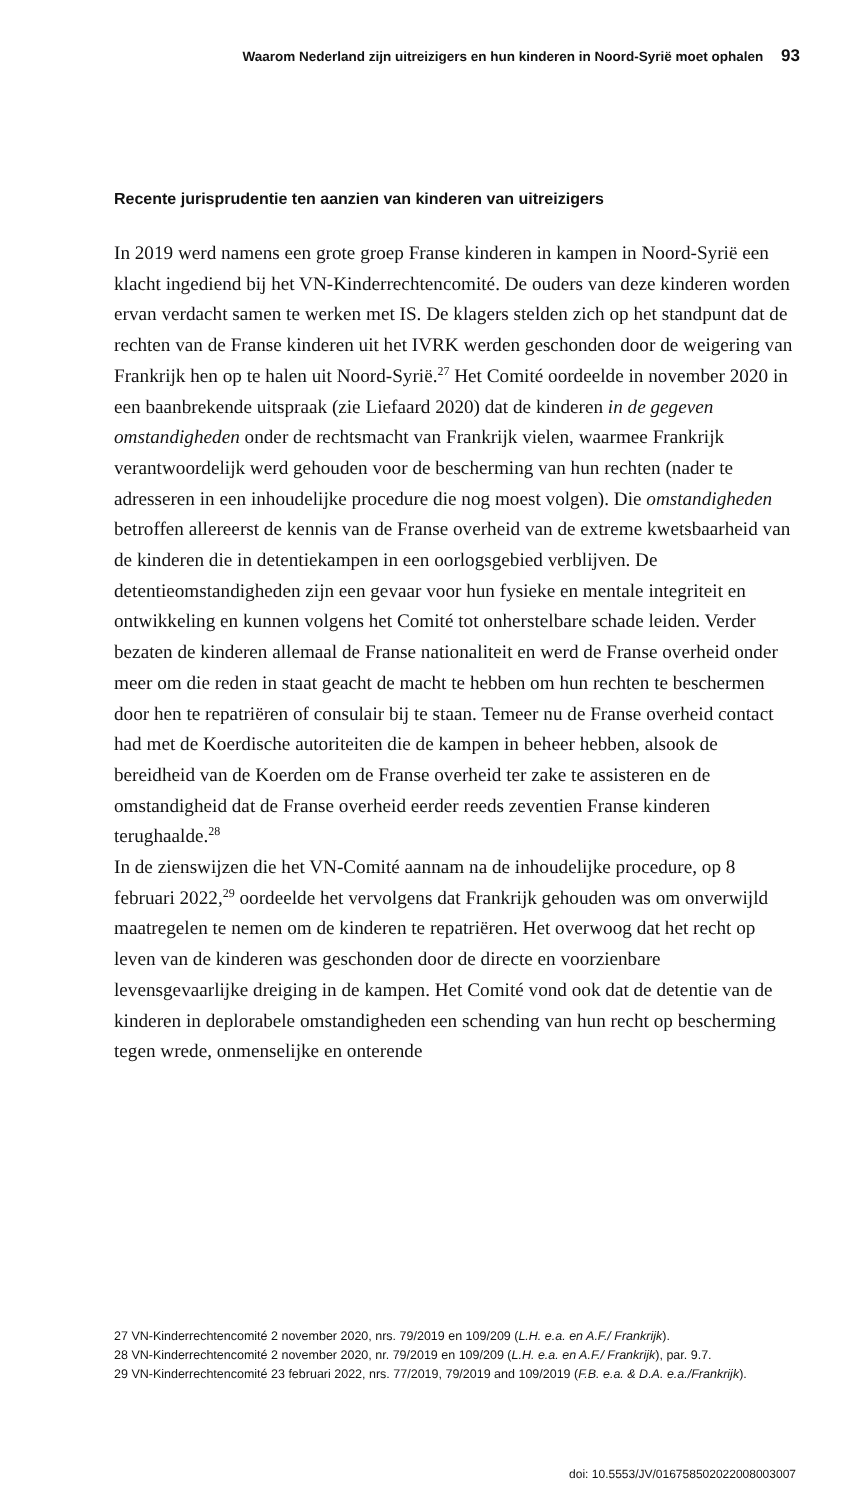Waarom Nederland zijn uitreizigers en hun kinderen in Noord-Syrië moet ophalen 93
Recente jurisprudentie ten aanzien van kinderen van uitreizigers
In 2019 werd namens een grote groep Franse kinderen in kampen in Noord-Syrië een klacht ingediend bij het VN-Kinderrechtencomité. De ouders van deze kinderen worden ervan verdacht samen te werken met IS. De klagers stelden zich op het standpunt dat de rechten van de Franse kinderen uit het IVRK werden geschonden door de weigering van Frankrijk hen op te halen uit Noord-Syrië.<sup>27</sup> Het Comité oordeelde in november 2020 in een baanbrekende uitspraak (zie Liefaard 2020) dat de kinderen in de gegeven omstandigheden onder de rechtsmacht van Frankrijk vielen, waarmee Frankrijk verantwoordelijk werd gehouden voor de bescherming van hun rechten (nader te adresseren in een inhoudelijke procedure die nog moest volgen). Die omstandigheden betroffen allereerst de kennis van de Franse overheid van de extreme kwetsbaarheid van de kinderen die in detentiekampen in een oorlogsgebied verblijven. De detentieomstandigheden zijn een gevaar voor hun fysieke en mentale integriteit en ontwikkeling en kunnen volgens het Comité tot onherstelbare schade leiden. Verder bezaten de kinderen allemaal de Franse nationaliteit en werd de Franse overheid onder meer om die reden in staat geacht de macht te hebben om hun rechten te beschermen door hen te repatriëren of consulair bij te staan. Temeer nu de Franse overheid contact had met de Koerdische autoriteiten die de kampen in beheer hebben, alsook de bereidheid van de Koerden om de Franse overheid ter zake te assisteren en de omstandigheid dat de Franse overheid eerder reeds zeventien Franse kinderen terughaalde.<sup>28</sup>
In de zienswijzen die het VN-Comité aannam na de inhoudelijke procedure, op 8 februari 2022,<sup>29</sup> oordeelde het vervolgens dat Frankrijk gehouden was om onverwijld maatregelen te nemen om de kinderen te repatriëren. Het overwoog dat het recht op leven van de kinderen was geschonden door de directe en voorzienbare levensgevaarlijke dreiging in de kampen. Het Comité vond ook dat de detentie van de kinderen in deplorabele omstandigheden een schending van hun recht op bescherming tegen wrede, onmenselijke en onterende
27 VN-Kinderrechtencomité 2 november 2020, nrs. 79/2019 en 109/209 (L.H. e.a. en A.F./ Frankrijk).
28 VN-Kinderrechtencomité 2 november 2020, nr. 79/2019 en 109/209 (L.H. e.a. en A.F./ Frankrijk), par. 9.7.
29 VN-Kinderrechtencomité 23 februari 2022, nrs. 77/2019, 79/2019 and 109/2019 (F.B. e.a. & D.A. e.a./Frankrijk).
doi: 10.5553/JV/016758502022008003007